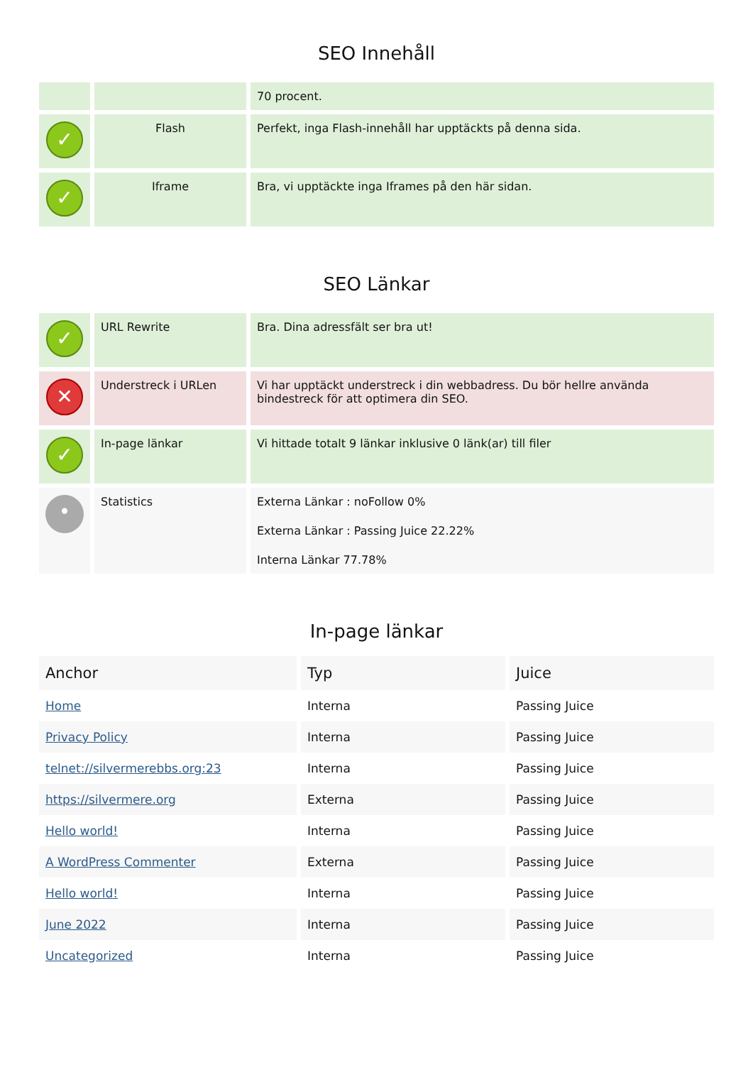SEO Innehåll
| | | 70 procent. |
| ✓ | Flash | Perfekt, inga Flash-innehåll har upptäckts på denna sida. |
| ✓ | Iframe | Bra, vi upptäckte inga Iframes på den här sidan. |
SEO Länkar
| ✓ | URL Rewrite | Bra. Dina adressfält ser bra ut! |
| ✕ | Understreck i URLen | Vi har upptäckt understreck i din webbadress. Du bör hellre använda bindestreck för att optimera din SEO. |
| ✓ | In-page länkar | Vi hittade totalt 9 länkar inklusive 0 länk(ar) till filer |
| • | Statistics | Externa Länkar : noFollow 0% Externa Länkar : Passing Juice 22.22% Interna Länkar 77.78% |
In-page länkar
| Anchor | Typ | Juice |
| --- | --- | --- |
| Home | Interna | Passing Juice |
| Privacy Policy | Interna | Passing Juice |
| telnet://silvermerebbs.org:23 | Interna | Passing Juice |
| https://silvermere.org | Externa | Passing Juice |
| Hello world! | Interna | Passing Juice |
| A WordPress Commenter | Externa | Passing Juice |
| Hello world! | Interna | Passing Juice |
| June 2022 | Interna | Passing Juice |
| Uncategorized | Interna | Passing Juice |